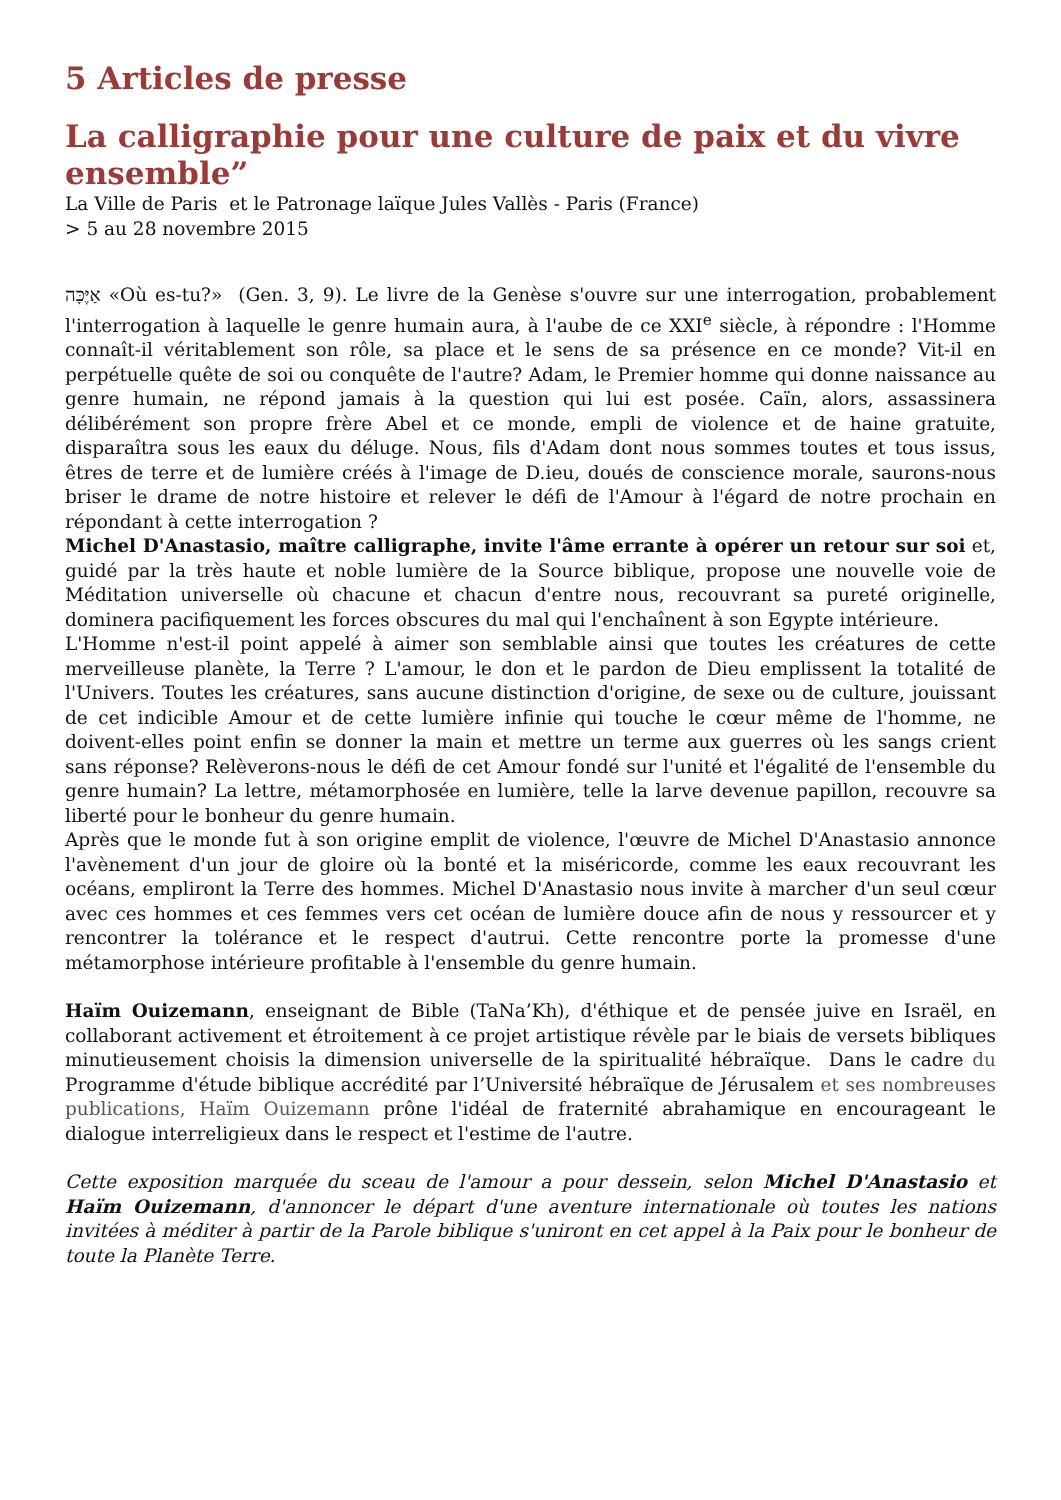5 Articles de presse
La calligraphie pour une culture de paix et du vivre ensemble”
La Ville de Paris et le Patronage laïque Jules Vallès - Paris (France)
> 5 au 28 novembre 2015
אַיֶּכָּה «Où es-tu?» (Gen. 3, 9). Le livre de la Genèse s'ouvre sur une interrogation, probablement l'interrogation à laquelle le genre humain aura, à l'aube de ce XXI<sup>e</sup> siècle, à répondre : l'Homme connaît-il véritablement son rôle, sa place et le sens de sa présence en ce monde? Vit-il en perpétuelle quête de soi ou conquête de l'autre? Adam, le Premier homme qui donne naissance au genre humain, ne répond jamais à la question qui lui est posée. Caïn, alors, assassinera délibérément son propre frère Abel et ce monde, empli de violence et de haine gratuite, disparaîtra sous les eaux du déluge. Nous, fils d'Adam dont nous sommes toutes et tous issus, êtres de terre et de lumière créés à l'image de D.ieu, doués de conscience morale, saurons-nous briser le drame de notre histoire et relever le défi de l'Amour à l'égard de notre prochain en répondant à cette interrogation ?
Michel D'Anastasio, maître calligraphe, invite l'âme errante à opérer un retour sur soi et, guidé par la très haute et noble lumière de la Source biblique, propose une nouvelle voie de Méditation universelle où chacune et chacun d'entre nous, recouvrant sa pureté originelle, dominera pacifiquement les forces obscures du mal qui l'enchaînent à son Egypte intérieure.
L'Homme n'est-il point appelé à aimer son semblable ainsi que toutes les créatures de cette merveilleuse planète, la Terre ? L'amour, le don et le pardon de Dieu emplissent la totalité de l'Univers. Toutes les créatures, sans aucune distinction d'origine, de sexe ou de culture, jouissant de cet indicible Amour et de cette lumière infinie qui touche le cœur même de l'homme, ne doivent-elles point enfin se donner la main et mettre un terme aux guerres où les sangs crient sans réponse? Relèverons-nous le défi de cet Amour fondé sur l'unité et l'égalité de l'ensemble du genre humain? La lettre, métamorphosée en lumière, telle la larve devenue papillon, recouvre sa liberté pour le bonheur du genre humain.
Après que le monde fut à son origine emplit de violence, l'œuvre de Michel D'Anastasio annonce l'avènement d'un jour de gloire où la bonté et la miséricorde, comme les eaux recouvrant les océans, empliront la Terre des hommes. Michel D'Anastasio nous invite à marcher d'un seul cœur avec ces hommes et ces femmes vers cet océan de lumière douce afin de nous y ressourcer et y rencontrer la tolérance et le respect d'autrui. Cette rencontre porte la promesse d'une métamorphose intérieure profitable à l'ensemble du genre humain.
Haïm Ouizemann, enseignant de Bible (TaNa’Kh), d'éthique et de pensée juive en Israël, en collaborant activement et étroitement à ce projet artistique révèle par le biais de versets bibliques minutieusement choisis la dimension universelle de la spiritualité hébraïque. Dans le cadre du Programme d'étude biblique accrédité par l’Université hébraïque de Jérusalem et ses nombreuses publications, Haïm Ouizemann prône l'idéal de fraternité abrahamique en encourageant le dialogue interreligieux dans le respect et l'estime de l'autre.
Cette exposition marquée du sceau de l'amour a pour dessein, selon Michel D'Anastasio et Haïm Ouizemann, d'annoncer le départ d'une aventure internationale où toutes les nations invitées à méditer à partir de la Parole biblique s'uniront en cet appel à la Paix pour le bonheur de toute la Planète Terre.